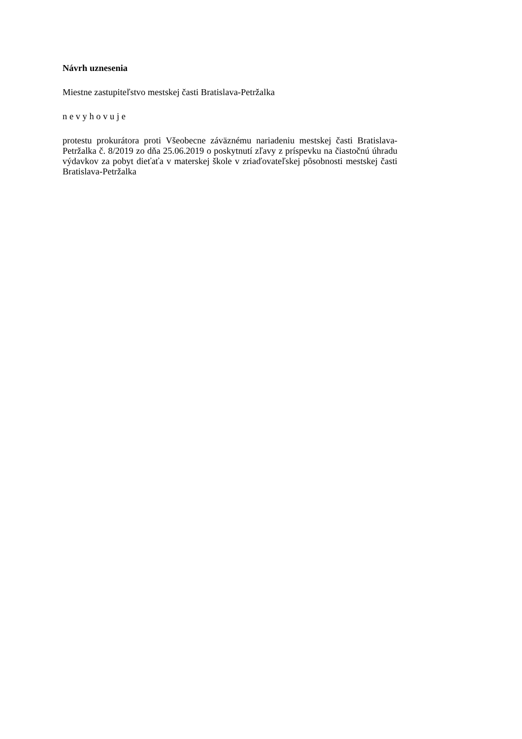Návrh uznesenia
Miestne zastupiteľstvo mestskej časti Bratislava-Petržalka
n e v y h o v u j e
protestu prokurátora proti Všeobecne záväznému nariadeniu mestskej časti Bratislava-Petržalka č. 8/2019 zo dňa 25.06.2019 o poskytnutí zľavy z príspevku na čiastočnú úhradu výdavkov za pobyt dieťaťa v materskej škole v zriaďovateľskej pôsobnosti mestskej časti Bratislava-Petržalka